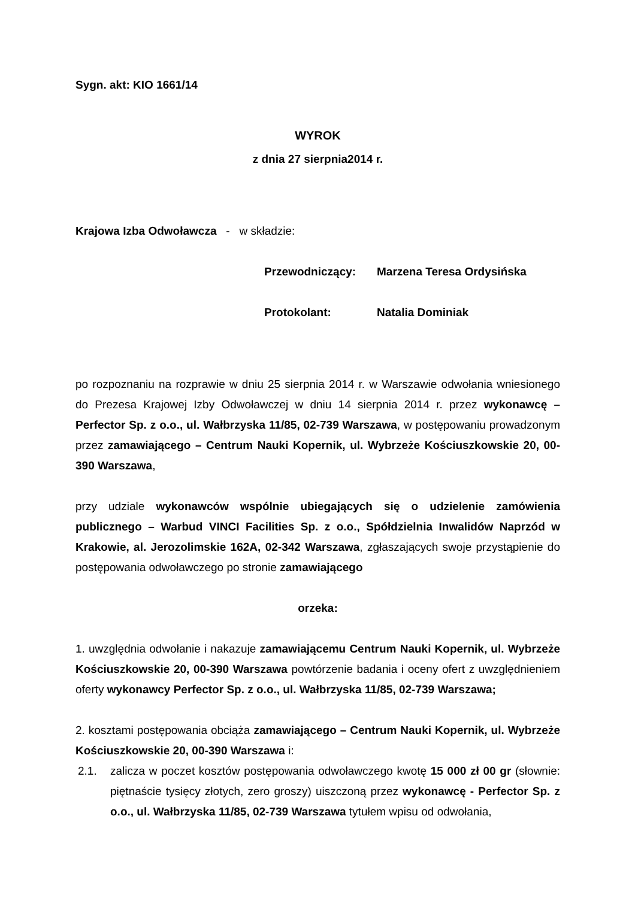Sygn. akt: KIO 1661/14
WYROK
z dnia 27 sierpnia2014 r.
Krajowa Izba Odwoławcza - w składzie:
Przewodniczący: Marzena Teresa Ordysińska
Protokolant: Natalia Dominiak
po rozpoznaniu na rozprawie w dniu 25 sierpnia 2014 r. w Warszawie odwołania wniesionego do Prezesa Krajowej Izby Odwoławczej w dniu 14 sierpnia 2014 r. przez wykonawcę – Perfector Sp. z o.o., ul. Wałbrzyska 11/85, 02-739 Warszawa, w postępowaniu prowadzonym przez zamawiającego – Centrum Nauki Kopernik, ul. Wybrzeże Kościuszkowskie 20, 00-390 Warszawa,
przy udziale wykonawców wspólnie ubiegających się o udzielenie zamówienia publicznego – Warbud VINCI Facilities Sp. z o.o., Spółdzielnia Inwalidów Naprzód w Krakowie, al. Jerozolimskie 162A, 02-342 Warszawa, zgłaszających swoje przystąpienie do postępowania odwoławczego po stronie zamawiającego
orzeka:
1. uwzględnia odwołanie i nakazuje zamawiającemu Centrum Nauki Kopernik, ul. Wybrzeże Kościuszkowskie 20, 00-390 Warszawa powtórzenie badania i oceny ofert z uwzględnieniem oferty wykonawcy Perfector Sp. z o.o., ul. Wałbrzyska 11/85, 02-739 Warszawa;
2. kosztami postępowania obciąża zamawiającego – Centrum Nauki Kopernik, ul. Wybrzeże Kościuszkowskie 20, 00-390 Warszawa i:
2.1. zalicza w poczet kosztów postępowania odwoławczego kwotę 15 000 zł 00 gr (słownie: piętnaście tysięcy złotych, zero groszy) uiszczoną przez wykonawcę - Perfector Sp. z o.o., ul. Wałbrzyska 11/85, 02-739 Warszawa tytułem wpisu od odwołania,